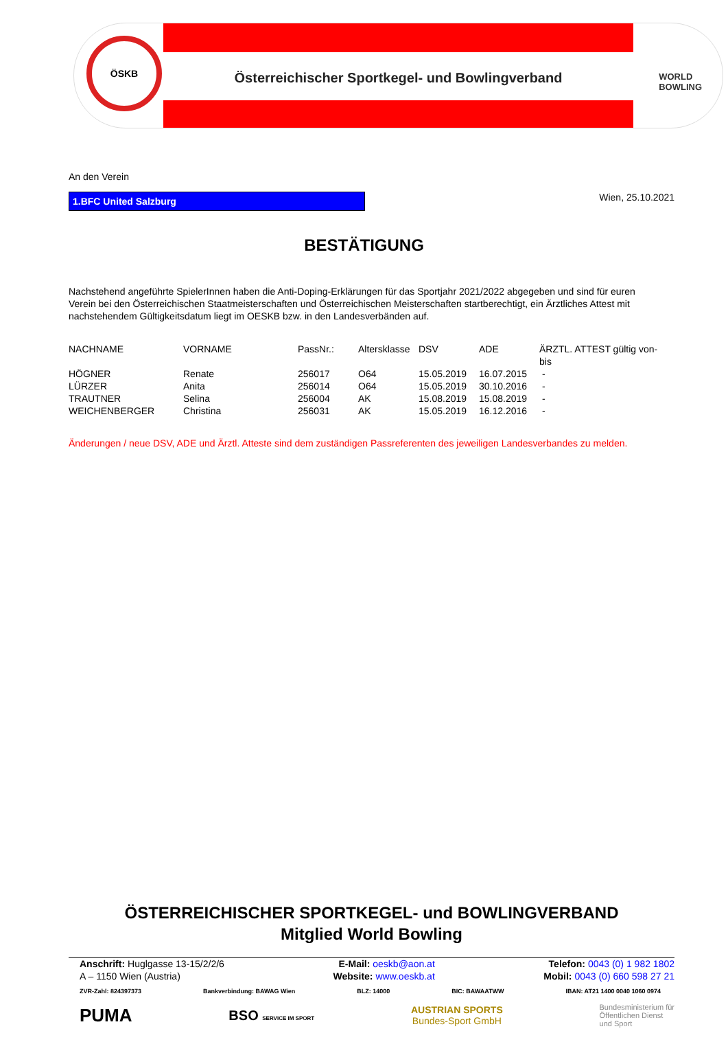ÖSKB
Österreichischer Sportkegel- und Bowlingverband
WORLD
BOWLING
An den Verein
1.BFC United Salzburg
Wien, 25.10.2021
BESTÄTIGUNG
Nachstehend angeführte SpielerInnen haben die Anti-Doping-Erklärungen für das Sportjahr 2021/2022 abgegeben und sind für euren Verein bei den Österreichischen Staatmeisterschaften und Österreichischen Meisterschaften startberechtigt, ein Ärztliches Attest mit nachstehendem Gültigkeitsdatum liegt im OESKB bzw. in den Landesverbänden auf.
| NACHNAME | VORNAME | PassNr.: | Altersklasse | DSV | ADE | ÄRZTL. ATTEST gültig von-bis |
| --- | --- | --- | --- | --- | --- | --- |
| HÖGNER | Renate | 256017 | O64 | 15.05.2019 | 16.07.2015 | - |
| LÜRZER | Anita | 256014 | O64 | 15.05.2019 | 30.10.2016 | - |
| TRAUTNER | Selina | 256004 | AK | 15.08.2019 | 15.08.2019 | - |
| WEICHENBERGER | Christina | 256031 | AK | 15.05.2019 | 16.12.2016 | - |
Änderungen / neue DSV, ADE und Ärztl. Atteste sind dem zuständigen Passreferenten des jeweiligen Landesverbandes zu melden.
ÖSTERREICHISCHER SPORTKEGEL- und BOWLINGVERBAND
Mitglied World Bowling
Anschrift: Huglgasse 13-15/2/2/6
A – 1150 Wien (Austria)
E-Mail: oeskb@aon.at
Website: www.oeskb.at
Telefon: 0043 (0) 1 982 1802
Mobil: 0043 (0) 660 598 27 21
ZVR-Zahl: 824397373 Bankverbindung: BAWAG Wien BLZ: 14000 BIC: BAWAATWW IBAN: AT21 1400 0040 1060 0974
PUMA BSO SERVICE IM SPORT
AUSTRIAN SPORTS
Bundes-Sport GmbH
Bundesministerium für
Öffentlichen Dienst
und Sport